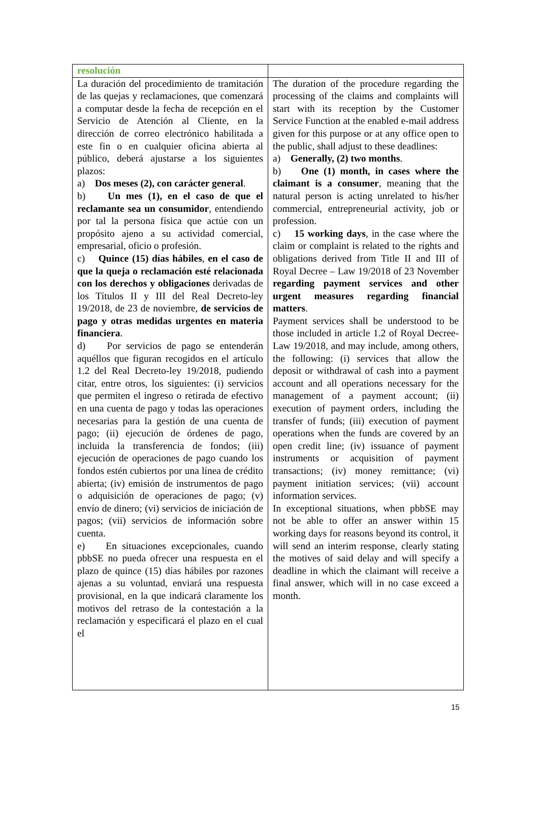| resolución | |
| La duración del procedimiento de tramitación de las quejas y reclamaciones, que comenzará a computar desde la fecha de recepción en el Servicio de Atención al Cliente, en la dirección de correo electrónico habilitada a este fin o en cualquier oficina abierta al público, deberá ajustarse a los siguientes plazos: a) Dos meses (2), con carácter general . b) Un mes (1), en el caso de que el reclamante sea un consumidor , entendiendo por tal la persona física que actúe con un propósito ajeno a su actividad comercial, empresarial, oficio o profesión. c) Quince (15) días hábiles , en el caso de que la queja o reclamación esté relacionada con los derechos y obligaciones derivadas de los Títulos II y III del Real Decreto-ley 19/2018, de 23 de noviembre, de servicios de pago y otras medidas urgentes en materia financiera . d) Por servicios de pago se entenderán aquéllos que figuran recogidos en el artículo 1.2 del Real Decreto-ley 19/2018, pudiendo citar, entre otros, los siguientes: (i) servicios que permiten el ingreso o retirada de efectivo en una cuenta de pago y todas las operaciones necesarias para la gestión de una cuenta de pago; (ii) ejecución de órdenes de pago, incluida la transferencia de fondos; (iii) ejecución de operaciones de pago cuando los fondos estén cubiertos por una línea de crédito abierta; (iv) emisión de instrumentos de pago o adquisición de operaciones de pago; (v) envío de dinero; (vi) servicios de iniciación de pagos; (vii) servicios de información sobre cuenta. e) En situaciones excepcionales, cuando pbbSE no pueda ofrecer una respuesta en el plazo de quince (15) días hábiles por razones ajenas a su voluntad, enviará una respuesta provisional, en la que indicará claramente los motivos del retraso de la contestación a la reclamación y especificará el plazo en el cual el | The duration of the procedure regarding the processing of the claims and complaints will start with its reception by the Customer Service Function at the enabled e-mail address given for this purpose or at any office open to the public, shall adjust to these deadlines: a) Generally, (2) two months . b) One (1) month, in cases where the claimant is a consumer , meaning that the natural person is acting unrelated to his/her commercial, entrepreneurial activity, job or profession. c) 15 working days , in the case where the claim or complaint is related to the rights and obligations derived from Title II and III of Royal Decree – Law 19/2018 of 23 November regarding payment services and other urgent measures regarding financial matters . Payment services shall be understood to be those included in article 1.2 of Royal Decree-Law 19/2018, and may include, among others, the following: (i) services that allow the deposit or withdrawal of cash into a payment account and all operations necessary for the management of a payment account; (ii) execution of payment orders, including the transfer of funds; (iii) execution of payment operations when the funds are covered by an open credit line; (iv) issuance of payment instruments or acquisition of payment transactions; (iv) money remittance; (vi) payment initiation services; (vii) account information services. In exceptional situations, when pbbSE may not be able to offer an answer within 15 working days for reasons beyond its control, it will send an interim response, clearly stating the motives of said delay and will specify a deadline in which the claimant will receive a final answer, which will in no case exceed a month. |
15